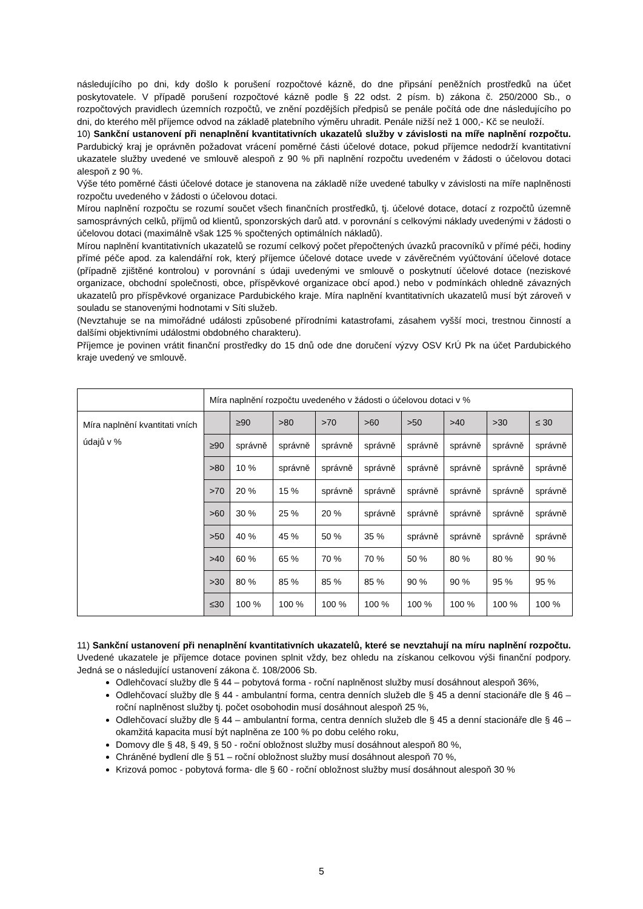následujícího po dni, kdy došlo k porušení rozpočtové kázně, do dne připsání peněžních prostředků na účet poskytovatele. V případě porušení rozpočtové kázně podle § 22 odst. 2 písm. b) zákona č. 250/2000 Sb., o rozpočtových pravidlech územních rozpočtů, ve znění pozdějších předpisů se penále počítá ode dne následujícího po dni, do kterého měl příjemce odvod na základě platebního výměru uhradit. Penále nižší než 1 000,- Kč se neuloží.
10) Sankční ustanovení při nenaplnění kvantitativních ukazatelů služby v závislosti na míře naplnění rozpočtu. Pardubický kraj je oprávněn požadovat vrácení poměrné části účelové dotace, pokud příjemce nedodrží kvantitativní ukazatele služby uvedené ve smlouvě alespoň z 90 % při naplnění rozpočtu uvedeném v žádosti o účelovou dotaci alespoň z 90 %.
Výše této poměrné části účelové dotace je stanovena na základě níže uvedené tabulky v závislosti na míře naplněnosti rozpočtu uvedeného v žádosti o účelovou dotaci.
Mírou naplnění rozpočtu se rozumí součet všech finančních prostředků, tj. účelové dotace, dotací z rozpočtů územně samosprávných celků, příjmů od klientů, sponzorských darů atd. v porovnání s celkovými náklady uvedenými v žádosti o účelovou dotaci (maximálně však 125 % spočtených optimálních nákladů).
Mírou naplnění kvantitativních ukazatelů se rozumí celkový počet přepočtených úvazků pracovníků v přímé péči, hodiny přímé péče apod. za kalendářní rok, který příjemce účelové dotace uvede v závěrečném vyúčtování účelové dotace (případně zjištěné kontrolou) v porovnání s údaji uvedenými ve smlouvě o poskytnutí účelové dotace (neziskové organizace, obchodní společnosti, obce, příspěvkové organizace obcí apod.) nebo v podmínkách ohledně závazných ukazatelů pro příspěvkové organizace Pardubického kraje. Míra naplnění kvantitativních ukazatelů musí být zároveň v souladu se stanovenými hodnotami v Síti služeb.
(Nevztahuje se na mimořádné události způsobené přírodními katastrofami, zásahem vyšší moci, trestnou činností a dalšími objektivními událostmi obdobného charakteru).
Příjemce je povinen vrátit finanční prostředky do 15 dnů ode dne doručení výzvy OSV KrÚ Pk na účet Pardubického kraje uvedený ve smlouvě.
| | Míra naplnění rozpočtu uvedeného v žádosti o účelovou dotaci v % | | | | | | | | |
| Míra naplnění kvantitati vních údajů v % | | ≥90 | >80 | >70 | >60 | >50 | >40 | >30 | ≤ 30 |
| | ≥90 | správně | správně | správně | správně | správně | správně | správně | správně |
| | >80 | 10 % | správně | správně | správně | správně | správně | správně | správně |
| | >70 | 20 % | 15 % | správně | správně | správně | správně | správně | správně |
| | >60 | 30 % | 25 % | 20 % | správně | správně | správně | správně | správně |
| | >50 | 40 % | 45 % | 50 % | 35 % | správně | správně | správně | správně |
| | >40 | 60 % | 65 % | 70 % | 70 % | 50 % | 80 % | 80 % | 90 % |
| | >30 | 80 % | 85 % | 85 % | 85 % | 90 % | 90 % | 95 % | 95 % |
| | ≤30 | 100 % | 100 % | 100 % | 100 % | 100 % | 100 % | 100 % | 100 % |
11) Sankční ustanovení při nenaplnění kvantitativních ukazatelů, které se nevztahují na míru naplnění rozpočtu. Uvedené ukazatele je příjemce dotace povinen splnit vždy, bez ohledu na získanou celkovou výši finanční podpory. Jedná se o následující ustanovení zákona č. 108/2006 Sb.
Odlehčovací služby dle § 44 – pobytová forma - roční naplněnost služby musí dosáhnout alespoň 36%,
Odlehčovací služby dle § 44 - ambulantní forma, centra denních služeb dle § 45 a denní stacionáře dle § 46 – roční naplněnost služby tj. počet osobohodin musí dosáhnout alespoň 25 %,
Odlehčovací služby dle § 44 – ambulantní forma, centra denních služeb dle § 45 a denní stacionáře dle § 46 – okamžitá kapacita musí být naplněna ze 100 % po dobu celého roku,
Domovy dle § 48, § 49, § 50 - roční obložnost služby musí dosáhnout alespoň 80 %,
Chráněné bydlení dle § 51 – roční obložnost služby musí dosáhnout alespoň 70 %,
Krizová pomoc - pobytová forma- dle § 60 - roční obložnost služby musí dosáhnout alespoň 30 %
5